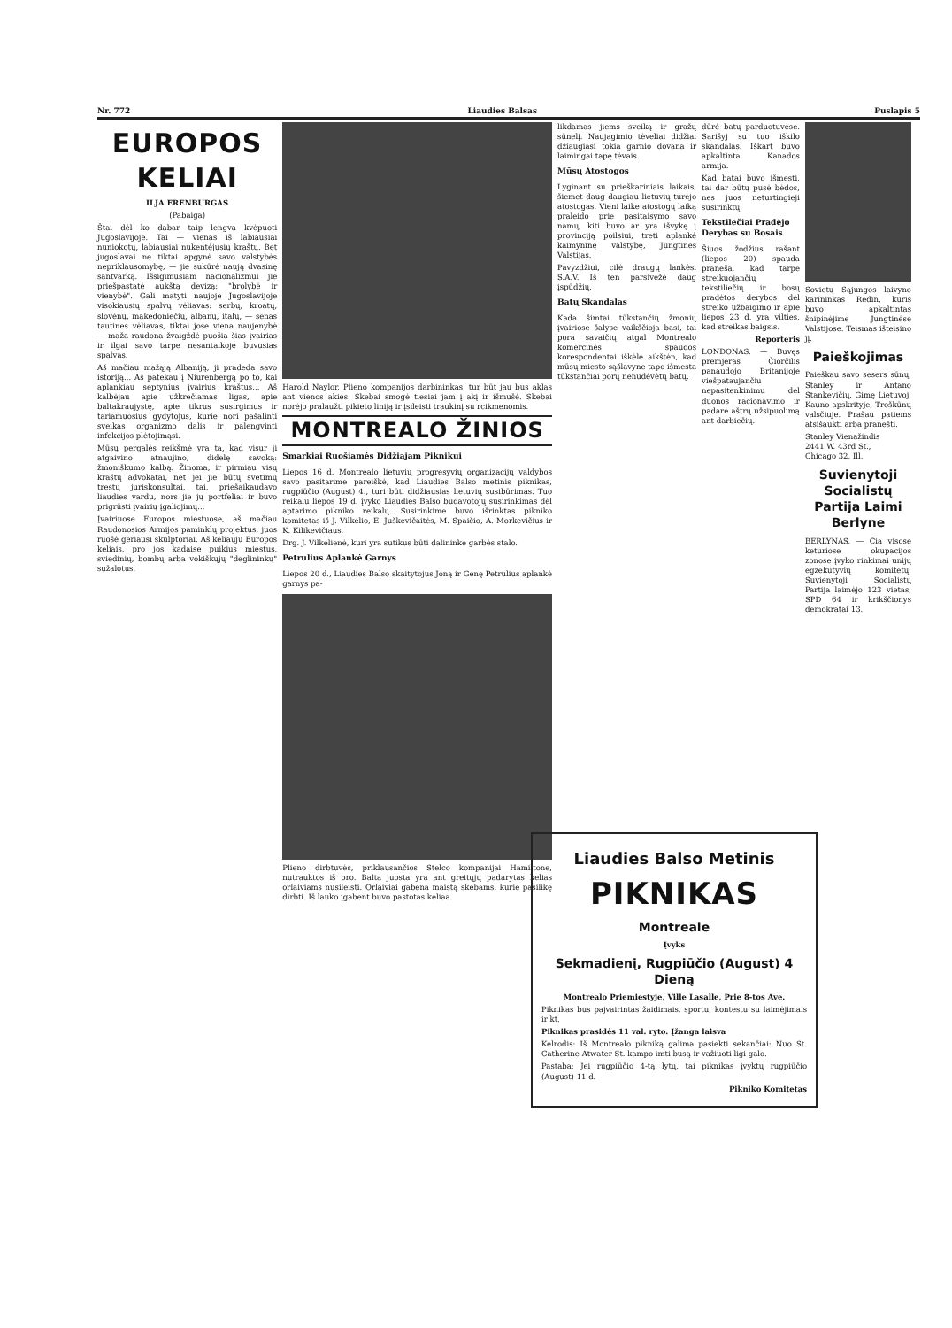Nr. 772 Liaudies Balsas Puslapis 5
EUROPOS KELIAI
ILJA ERENBURGAS
(Pabaiga)
Štai dėl ko dabar taip lengva kvėpuoti Jugoslavijoje. Tai — vienas iš labiausiai nuniokotų, labiausiai nukentėjusių kraštų. Bet jugoslavai ne tiktai apgynė savo valstybės nepriklausomybę, — jie sukūrė naują dvasinę santvarką. Išsigimusiam nacionalizmui jie priešpastatė aukštą devizą: "brolybė ir vienybė". Gali matyti naujoje Jugoslavijoje visokiausių spalvų vėliavas: serbų, kroatų, slovėnų, makedoniečių, albanų, italų, — senas tautines vėliavas, tiktai jose viena naujenybė — maža raudona žvaigždė puošia šias įvairias ir ilgai savo tarpe nesantaikoje buvusias spalvas.
Aš mačiau mažąją Albaniją, ji pradeda savo istoriją... Aš patekau į Niurenbergą po to, kai aplankiau septynius įvairius kraštus... Aš kalbėjau apie užkrečiamas ligas, apie baltakraujystę, apie tikrus susirgimus ir tariamuosius gydytojus, kurie nori pašalinti sveikas organizmo dalis ir palengvinti infekcijos plėtojimąsi.
Mūsų pergalės reikšmė yra ta, kad visur ji atgaivino atnaujino, didelę savoką: žmoniškumo kalbą. Žinoma, ir pirmiau visų kraštų advokatai, net jei jie būtų svetimų trestų juriskonsultai, tai, priešaikaudavo liaudies vardu, nors jie jų portfeliai ir buvo prigrūsti įvairių įgaliojimų...
Įvairiuose Europos miestuose, aš mačiau Raudonosios Armijos paminklų projektus, juos ruošė geriausi skulptoriai. Aš keliauju Europos keliais, pro jos kadaise puikius miestus, sviedinių, bombų arba vokiškųjų "deglininkų" sužalotus.
Harold Naylor, Plieno kompanijos darbininkas, tur būt jau bus aklas ant vienos akies. Skebai smogė tiesiai jam į akį ir išmušė. Skebai norėjo pralaužti pikieto liniją ir įsileisti traukinį su rcikmenomis.
MONTREALO ŽINIOS
Smarkiai Ruošiamės Didžiajam Piknikui
Liepos 16 d. Montrealo lietuvių progresyvių organizacijų valdybos savo pasitarime pareiškė, kad Liaudies Balso metinis piknikas, rugpiūčio (August) 4., turi būti didžiausias lietuvių susibūrimas. Tuo reikalu liepos 19 d. įvyko Liaudies Balso budavotojų susirinkimas dėl aptarimo pikniko reikalų. Susirinkime buvo išrinktas pikniko komitetas iš J. Vilkelio, E. Juškevičaitės, M. Spaičio, A. Morkevičius ir K. Kilikevičiaus.
Drg. J. Vilkelienė, kuri yra sutikus būti dalininke garbės stalo.
Petrulius Aplankė Garnys
Liepos 20 d., Liaudies Balso skaitytojus Joną ir Genę Petrulius aplankė garnys pa-
Plieno dirbtuvės, priklausančios Stelco kompanijai Hamiltone, nutrauktos iš oro. Balta juosta yra ant greitųjų padarytas kelias orlaiviams nusileisti. Orlaiviai gabena maistą skebams, kurie pasilikę dirbti. Iš lauko įgabent buvo pastotas keliaa.
likdamas jiems sveiką ir gražų sūnelį. Naujagimio tėveliai didžiai džiaugiasi tokia garnio dovana ir laimingai tapę tėvais.
Mūsų Atostogos
Lyginant su prieškariniais laikais, šiemet daug daugiau lietuvių turėjo atostogas. Vieni laike atostogų laiką praleido prie pasitaisymo savo namų, kiti buvo ar yra išvykę į provinciją poilsiui, treti aplankė kaimyninę valstybę, Jungtines Valstijas.
Pavyzdžiui, cilė draugų lankėsi S.A.V. Iš ten parsivežė daug įspūdžių.
Batų Skandalas
Kada šimtai tūkstančių žmonių įvairiose šalyse vaikščioja basi, tai pora savaičių atgal Montrealo komercinės spaudos korespondentai iškėlė aikštėn, kad mūsų miesto sąšlavyne tapo išmesta tūkstančiai porų nenudėvėtų batų.
dūrė batų parduotuvėse. Sąrišyj su tuo iškilo skandalas. Iškart buvo apkaltinta Kanados armija.
Kad batai buvo išmesti, tai dar būtų pusė bėdos, nes juos neturtingieji susirinktų.
Tekstilečiai Pradėjo Derybas su Bosais
Šiuos žodžius rašant (liepos 20) spauda praneša, kad tarpe streikuojančių tekstiliečių ir bosų pradėtos derybos dėl streiko užbaigimo ir apie liepos 23 d. yra vilties, kad streikas baigsis.
Reporteris
LONDONAS. — Buvęs premjeras Čiorčilis panaudojo Britanijoje viešpataujančiu nepasitenkinimu dėl duonos racionavimo ir padarė aštrų užsipuolimą ant darbiečių.
Sovietų Sąjungos laivyno karininkas Redin, kuris buvo apkaltintas šnipinėjime Jungtinėse Valstijose. Teismas išteisino jį.
Paieškojimas
Paieškau savo sesers sūnų, Stanley ir Antano Stankevičių. Gimę Lietuvoj, Kauno apskrityje, Troškūnų valsčiuje. Prašau patiems atsišaukti arba pranešti.
Stanley Vienažindis
2441 W. 43rd St.,
Chicago 32, Ill.
Suvienytoji Socialistų Partija Laimi Berlyne
BERLYNAS. — Čia visose keturiose okupacijos zonose įvyko rinkimai unijų egzekutyvių komitetų. Suvienytoji Socialistų Partija laimėjo 123 vietas, SPD 64 ir krikščionys demokratai 13.
Liaudies Balso Metinis
PIKNIKAS
Montreale
Įvyks
Sekmadienį, Rugpiūčio (August) 4 Dieną
Montrealo Priemiestyje, Ville Lasalle, Prie 8-tos Ave.
Piknikas bus pajvairintas žaidimais, sportu, kontestu su laimėjimais ir kt.
Piknikas prasidės 11 val. ryto. Įžanga laisva
Kelrodis: Iš Montrealo pikniką galima pasiekti sekančiai: Nuo St. Catherine-Atwater St. kampo imti busą ir važiuoti ligi galo.
Pastaba: Jei rugpiūčio 4-tą lytų, tai piknikas įvyktų rugpiūčio (August) 11 d.
Pikniko Komitetas